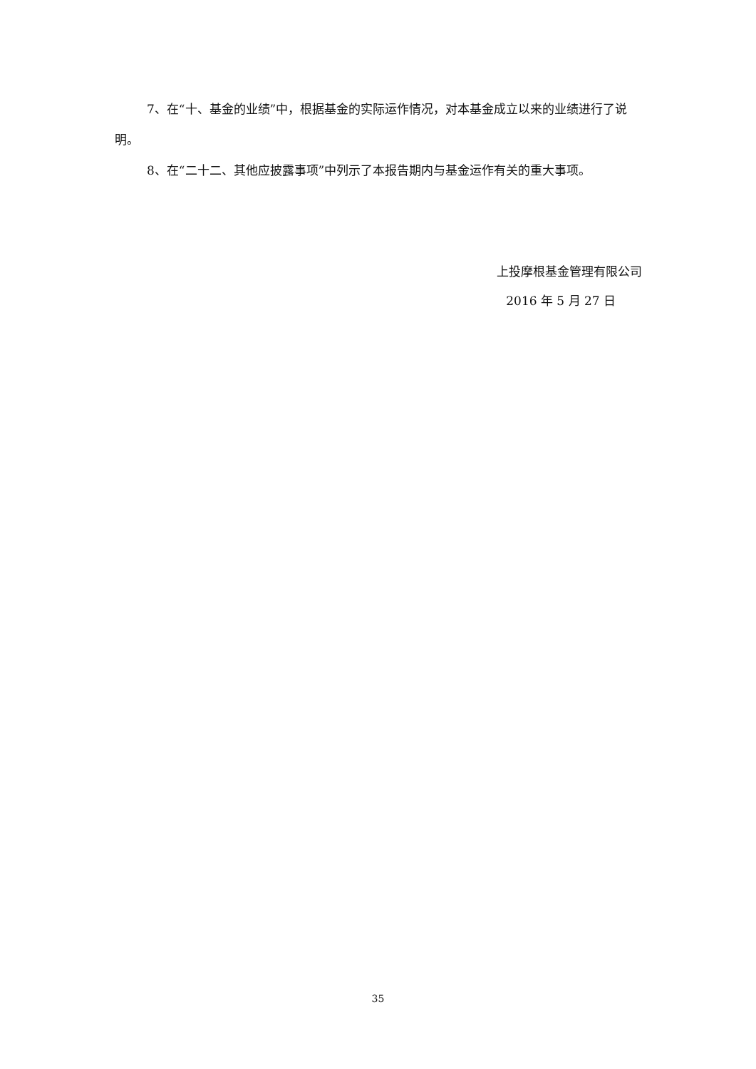7、在“十、基金的业绩”中，根据基金的实际运作情况，对本基金成立以来的业绩进行了说明。
8、在“二十二、其他应披露事项”中列示了本报告期内与基金运作有关的重大事项。
上投摩根基金管理有限公司
2016 年 5 月 27 日
35